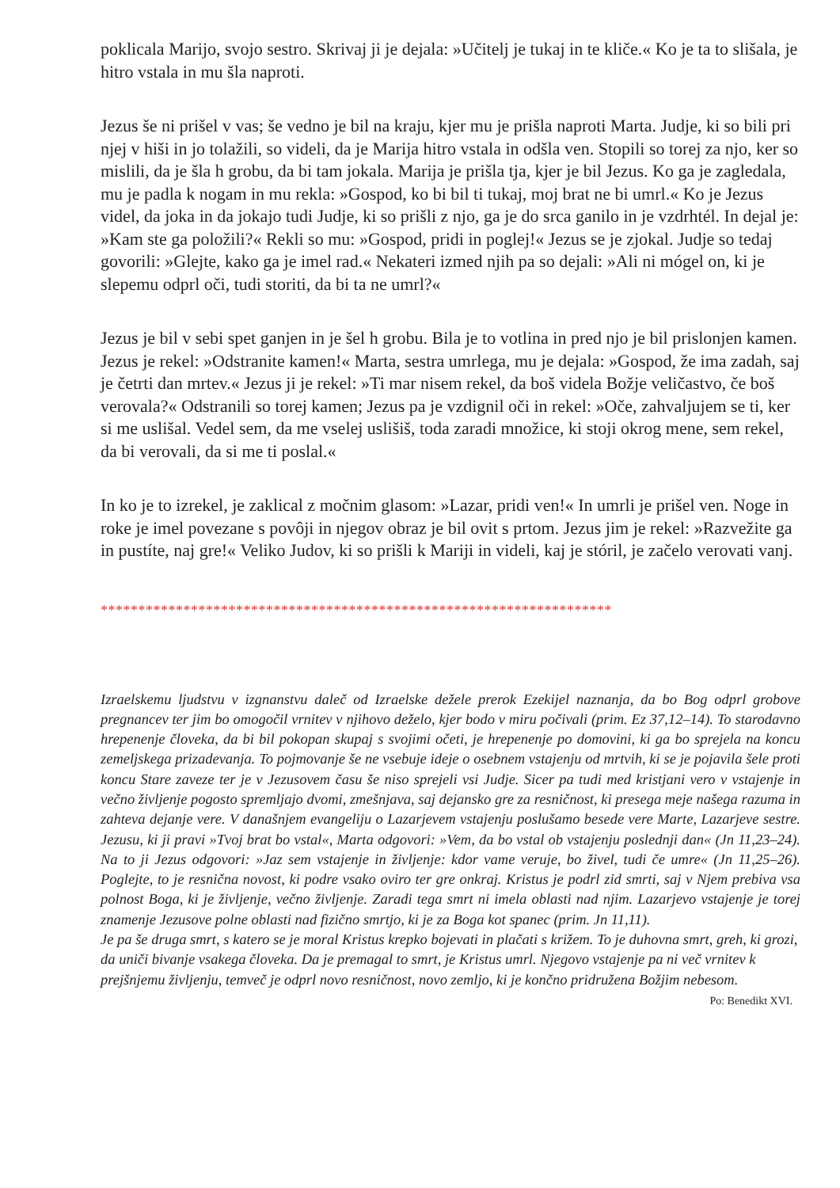poklicala Marijo, svojo sestro. Skrivaj ji je dejala: »Učitelj je tukaj in te kliče.« Ko je ta to slišala, je hitro vstala in mu šla naproti.
Jezus še ni prišel v vas; še vedno je bil na kraju, kjer mu je prišla naproti Marta. Judje, ki so bili pri njej v hiši in jo tolažili, so videli, da je Marija hitro vstala in odšla ven. Stopili so torej za njo, ker so mislili, da je šla h grobu, da bi tam jokala. Marija je prišla tja, kjer je bil Jezus. Ko ga je zagledala, mu je padla k nogam in mu rekla: »Gospod, ko bi bil ti tukaj, moj brat ne bi umrl.« Ko je Jezus videl, da joka in da jokajo tudi Judje, ki so prišli z njo, ga je do srca ganilo in je vzdrhtél. In dejal je: »Kam ste ga položili?« Rekli so mu: »Gospod, pridi in poglej!« Jezus se je zjokal. Judje so tedaj govorili: »Glejte, kako ga je imel rad.« Nekateri izmed njih pa so dejali: »Ali ni mógel on, ki je slepemu odprl oči, tudi storiti, da bi ta ne umrl?«
Jezus je bil v sebi spet ganjen in je šel h grobu. Bila je to votlina in pred njo je bil prislonjen kamen. Jezus je rekel: »Odstranite kamen!« Marta, sestra umrlega, mu je dejala: »Gospod, že ima zadah, saj je četrti dan mrtev.« Jezus ji je rekel: »Ti mar nisem rekel, da boš videla Božje veličastvo, če boš verovala?« Odstranili so torej kamen; Jezus pa je vzdignil oči in rekel: »Oče, zahvaljujem se ti, ker si me uslišal. Vedel sem, da me vselej uslišiš, toda zaradi množice, ki stoji okrog mene, sem rekel, da bi verovali, da si me ti poslal.«
In ko je to izrekel, je zaklical z močnim glasom: »Lazar, pridi ven!« In umrli je prišel ven. Noge in roke je imel povezane s povôji in njegov obraz je bil ovit s prtom. Jezus jim je rekel: »Razvežite ga in pustíte, naj gre!« Veliko Judov, ki so prišli k Mariji in videli, kaj je stóril, je začelo verovati vanj.
********************************************************************
Izraelskemu ljudstvu v izgnanstvu daleč od Izraelske dežele prerok Ezekijel naznanja, da bo Bog odprl grobove pregnancev ter jim bo omogočil vrnitev v njihovo deželo, kjer bodo v miru počivali (prim. Ez 37,12–14). To starodavno hrepenenje človeka, da bi bil pokopan skupaj s svojimi očeti, je hrepenenje po domovini, ki ga bo sprejela na koncu zemeljskega prizadevanja. To pojmovanje še ne vsebuje ideje o osebnem vstajenju od mrtvih, ki se je pojavila šele proti koncu Stare zaveze ter je v Jezusovem času še niso sprejeli vsi Judje. Sicer pa tudi med kristjani vero v vstajenje in večno življenje pogosto spremljajo dvomi, zmešnjava, saj dejansko gre za resničnost, ki presega meje našega razuma in zahteva dejanje vere. V današnjem evangeliju o Lazarjevem vstajenju poslušamo besede vere Marte, Lazarjeve sestre. Jezusu, ki ji pravi »Tvoj brat bo vstal«, Marta odgovori: »Vem, da bo vstal ob vstajenju poslednji dan« (Jn 11,23–24). Na to ji Jezus odgovori: »Jaz sem vstajenje in življenje: kdor vame veruje, bo živel, tudi če umre« (Jn 11,25–26). Poglejte, to je resnična novost, ki podre vsako oviro ter gre onkraj. Kristus je podrl zid smrti, saj v Njem prebiva vsa polnost Boga, ki je življenje, večno življenje. Zaradi tega smrt ni imela oblasti nad njim. Lazarjevo vstajenje je torej znamenje Jezusove polne oblasti nad fizično smrtjo, ki je za Boga kot spanec (prim. Jn 11,11).
Je pa še druga smrt, s katero se je moral Kristus krepko bojevati in plačati s križem. To je duhovna smrt, greh, ki grozi, da uniči bivanje vsakega človeka. Da je premagal to smrt, je Kristus umrl. Njegovo vstajenje pa ni več vrnitev k prejšnjemu življenju, temveč je odprl novo resničnost, novo zemljo, ki je končno pridružena Božjim nebesom.
Po: Benedikt XVI.